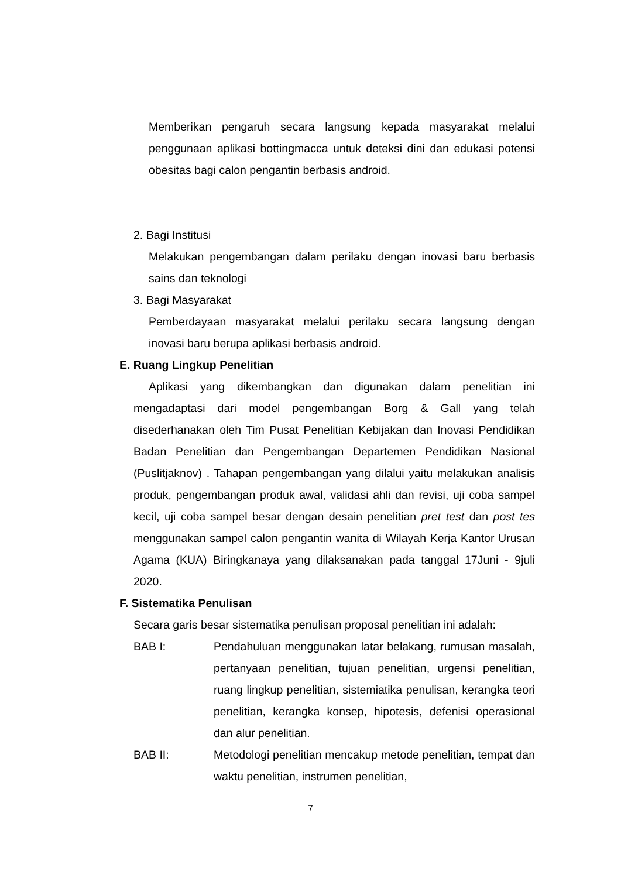Memberikan pengaruh secara langsung kepada masyarakat melalui penggunaan aplikasi bottingmacca untuk deteksi dini dan edukasi potensi obesitas bagi calon pengantin berbasis android.
2. Bagi Institusi
Melakukan pengembangan dalam perilaku dengan inovasi baru berbasis sains dan teknologi
3. Bagi Masyarakat
Pemberdayaan masyarakat melalui perilaku secara langsung dengan inovasi baru berupa aplikasi berbasis android.
E. Ruang Lingkup Penelitian
Aplikasi yang dikembangkan dan digunakan dalam penelitian ini mengadaptasi dari model pengembangan Borg & Gall yang telah disederhanakan oleh Tim Pusat Penelitian Kebijakan dan Inovasi Pendidikan Badan Penelitian dan Pengembangan Departemen Pendidikan Nasional (Puslitjaknov) . Tahapan pengembangan yang dilalui yaitu melakukan analisis produk, pengembangan produk awal, validasi ahli dan revisi, uji coba sampel kecil, uji coba sampel besar dengan desain penelitian pret test dan post tes menggunakan sampel calon pengantin wanita di Wilayah Kerja Kantor Urusan Agama (KUA) Biringkanaya yang dilaksanakan pada tanggal 17Juni - 9juli 2020.
F. Sistematika Penulisan
Secara garis besar sistematika penulisan proposal penelitian ini adalah:
BAB I: Pendahuluan menggunakan latar belakang, rumusan masalah, pertanyaan penelitian, tujuan penelitian, urgensi penelitian, ruang lingkup penelitian, sistemiatika penulisan, kerangka teori penelitian, kerangka konsep, hipotesis, defenisi operasional dan alur penelitian.
BAB II: Metodologi penelitian mencakup metode penelitian, tempat dan waktu penelitian, instrumen penelitian,
7